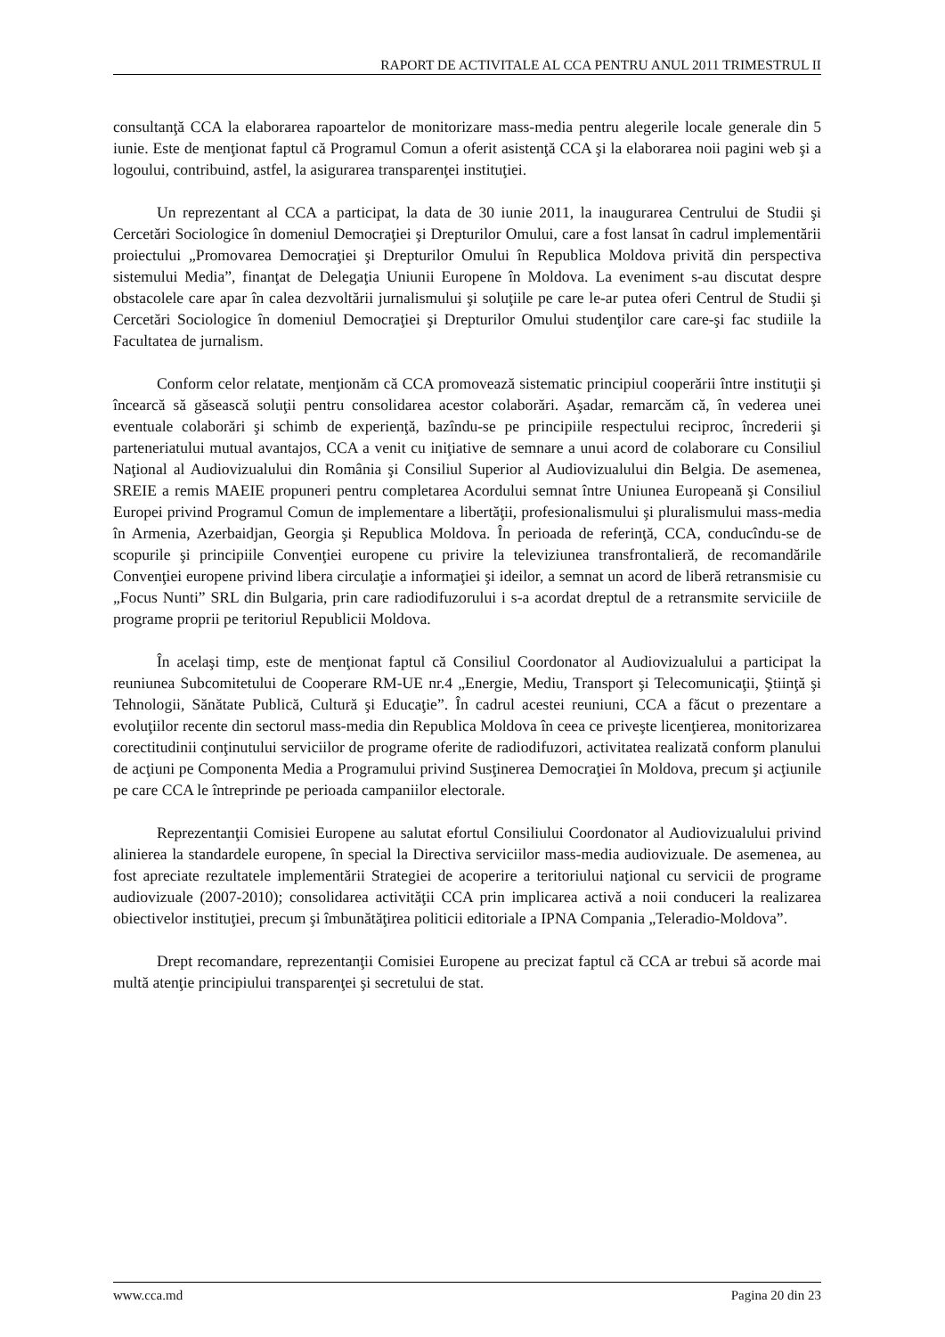RAPORT DE ACTIVITALE AL CCA PENTRU ANUL 2011 TRIMESTRUL II
consultanţă CCA la elaborarea rapoartelor de monitorizare mass-media pentru alegerile locale generale din 5 iunie. Este de menţionat faptul că Programul Comun a oferit asistenţă CCA şi la elaborarea noii pagini web şi a logoului, contribuind, astfel, la asigurarea transparenţei instituţiei.
Un reprezentant al CCA a participat, la data de 30 iunie 2011, la inaugurarea Centrului de Studii şi Cercetări Sociologice în domeniul Democraţiei şi Drepturilor Omului, care a fost lansat în cadrul implementării proiectului „Promovarea Democraţiei şi Drepturilor Omului în Republica Moldova privită din perspectiva sistemului Media”, finanţat de Delegaţia Uniunii Europene în Moldova. La eveniment s-au discutat despre obstacolele care apar în calea dezvoltării jurnalismului şi soluţiile pe care le-ar putea oferi Centrul de Studii şi Cercetări Sociologice în domeniul Democraţiei şi Drepturilor Omului studenţilor care care-şi fac studiile la Facultatea de jurnalism.
Conform celor relatate, menţionăm că CCA promovează sistematic principiul cooperării între instituţii şi încearcă să găsească soluţii pentru consolidarea acestor colaborări. Aşadar, remarcăm că, în vederea unei eventuale colaborări şi schimb de experienţă, bazîndu-se pe principiile respectului reciproc, încrederii şi parteneriatului mutual avantajos, CCA a venit cu iniţiative de semnare a unui acord de colaborare cu Consiliul Naţional al Audiovizualului din România şi Consiliul Superior al Audiovizualului din Belgia. De asemenea, SREIE a remis MAEIE propuneri pentru completarea Acordului semnat între Uniunea Europeană şi Consiliul Europei privind Programul Comun de implementare a libertăţii, profesionalismului şi pluralismului mass-media în Armenia, Azerbaidjan, Georgia şi Republica Moldova. În perioada de referinţă, CCA, conducîndu-se de scopurile şi principiile Convenţiei europene cu privire la televiziunea transfrontalieră, de recomandările Convenţiei europene privind libera circulaţie a informaţiei şi ideilor, a semnat un acord de liberă retransmisie cu „Focus Nunti” SRL din Bulgaria, prin care radiodifuzorului i s-a acordat dreptul de a retransmite serviciile de programe proprii pe teritoriul Republicii Moldova.
În acelaşi timp, este de menţionat faptul că Consiliul Coordonator al Audiovizualului a participat la reuniunea Subcomitetului de Cooperare RM-UE nr.4 „Energie, Mediu, Transport şi Telecomunicaţii, Ştiinţă şi Tehnologii, Sănătate Publică, Cultură şi Educaţie”. În cadrul acestei reuniuni, CCA a făcut o prezentare a evoluţiilor recente din sectorul mass-media din Republica Moldova în ceea ce priveşte licenţierea, monitorizarea corectitudinii conţinutului serviciilor de programe oferite de radiodifuzori, activitatea realizată conform planului de acţiuni pe Componenta Media a Programului privind Susţinerea Democraţiei în Moldova, precum şi acţiunile pe care CCA le întreprinde pe perioada campaniilor electorale.
Reprezentanţii Comisiei Europene au salutat efortul Consiliului Coordonator al Audiovizualului privind alinierea la standardele europene, în special la Directiva serviciilor mass-media audiovizuale. De asemenea, au fost apreciate rezultatele implementării Strategiei de acoperire a teritoriului naţional cu servicii de programe audiovizuale (2007-2010); consolidarea activităţii CCA prin implicarea activă a noii conduceri la realizarea obiectivelor instituţiei, precum şi îmbunătăţirea politicii editoriale a IPNA Compania „Teleradio-Moldova”.
Drept recomandare, reprezentanţii Comisiei Europene au precizat faptul că CCA ar trebui să acorde mai multă atenţie principiului transparenţei şi secretului de stat.
www.cca.md Pagina 20 din 23